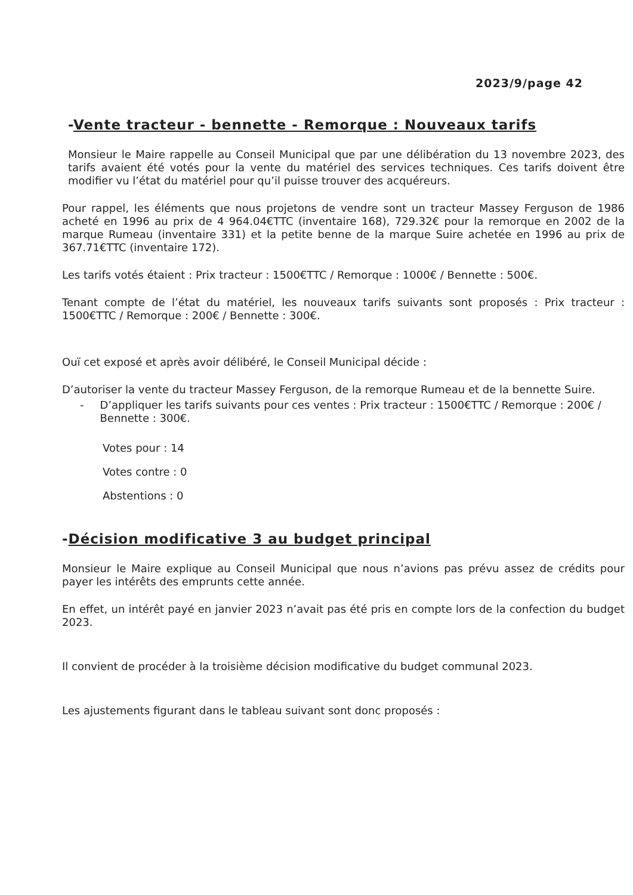2023/9/page 42
-Vente tracteur - bennette - Remorque : Nouveaux tarifs
Monsieur le Maire rappelle au Conseil Municipal que par une délibération du 13 novembre 2023, des tarifs avaient été votés pour la vente du matériel des services techniques. Ces tarifs doivent être modifier vu l’état du matériel pour qu’il puisse trouver des acquéreurs.
Pour rappel, les éléments que nous projetons de vendre sont un tracteur Massey Ferguson de 1986 acheté en 1996 au prix de 4 964.04€TTC (inventaire 168), 729.32€ pour la remorque en 2002 de la marque Rumeau (inventaire 331) et la petite benne de la marque Suire achetée en 1996 au prix de 367.71€TTC (inventaire 172).
Les tarifs votés étaient : Prix tracteur : 1500€TTC / Remorque : 1000€ / Bennette : 500€.
Tenant compte de l’état du matériel, les nouveaux tarifs suivants sont proposés : Prix tracteur : 1500€TTC / Remorque : 200€ / Bennette : 300€.
Ouï cet exposé et après avoir délibéré, le Conseil Municipal décide :
D’autoriser la vente du tracteur Massey Ferguson, de la remorque Rumeau et de la bennette Suire.
- D’appliquer les tarifs suivants pour ces ventes : Prix tracteur : 1500€TTC / Remorque : 200€ / Bennette : 300€.
Votes pour : 14
Votes contre : 0
Abstentions : 0
-Décision modificative 3 au budget principal
Monsieur le Maire explique au Conseil Municipal que nous n’avions pas prévu assez de crédits pour payer les intérêts des emprunts cette année.
En effet, un intérêt payé en janvier 2023 n’avait pas été pris en compte lors de la confection du budget 2023.
Il convient de procéder à la troisième décision modificative du budget communal 2023.
Les ajustements figurant dans le tableau suivant sont donc proposés :